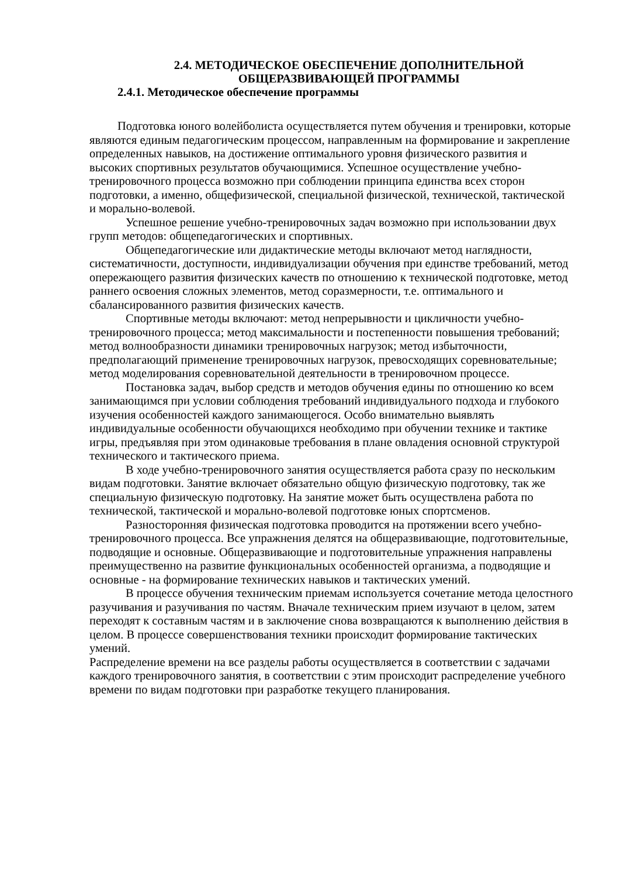2.4. МЕТОДИЧЕСКОЕ ОБЕСПЕЧЕНИЕ ДОПОЛНИТЕЛЬНОЙ
ОБЩЕРАЗВИВАЮЩЕЙ ПРОГРАММЫ
2.4.1. Методическое обеспечение программы
Подготовка юного волейболиста осуществляется путем обучения и тренировки, которые являются единым педагогическим процессом, направленным на формирование и закрепление определенных навыков, на достижение оптимального уровня физического развития и высоких спортивных результатов обучающимися. Успешное осуществление учебно-тренировочного процесса возможно при соблюдении принципа единства всех сторон подготовки, а именно, общефизической, специальной физической, технической, тактической и морально-волевой.
Успешное решение учебно-тренировочных задач возможно при использовании двух групп методов: общепедагогических и спортивных.
Общепедагогические или дидактические методы включают метод наглядности, систематичности, доступности, индивидуализации обучения при единстве требований, метод опережающего развития физических качеств по отношению к технической подготовке, метод раннего освоения сложных элементов, метод соразмерности, т.е. оптимального и сбалансированного развития физических качеств.
Спортивные методы включают: метод непрерывности и цикличности учебно-тренировочного процесса; метод максимальности и постепенности повышения требований; метод волнообразности динамики тренировочных нагрузок; метод избыточности, предполагающий применение тренировочных нагрузок, превосходящих соревновательные; метод моделирования соревновательной деятельности в тренировочном процессе.
Постановка задач, выбор средств и методов обучения едины по отношению ко всем занимающимся при условии соблюдения требований индивидуального подхода и глубокого изучения особенностей каждого занимающегося. Особо внимательно выявлять индивидуальные особенности обучающихся необходимо при обучении технике и тактике игры, предъявляя при этом одинаковые требования в плане овладения основной структурой технического и тактического приема.
В ходе учебно-тренировочного занятия осуществляется работа сразу по нескольким видам подготовки. Занятие включает обязательно общую физическую подготовку, так же специальную физическую подготовку. На занятие может быть осуществлена работа по технической, тактической и морально-волевой подготовке юных спортсменов.
Разносторонняя физическая подготовка проводится на протяжении всего учебно-тренировочного процесса. Все упражнения делятся на общеразвивающие, подготовительные, подводящие и основные. Общеразвивающие и подготовительные упражнения направлены преимущественно на развитие функциональных особенностей организма, а подводящие и основные - на формирование технических навыков и тактических умений.
В процессе обучения техническим приемам используется сочетание метода целостного разучивания и разучивания по частям. Вначале техническим прием изучают в целом, затем переходят к составным частям и в заключение снова возвращаются к выполнению действия в целом. В процессе совершенствования техники происходит формирование тактических умений.
Распределение времени на все разделы работы осуществляется в соответствии с задачами каждого тренировочного занятия, в соответствии с этим происходит распределение учебного времени по видам подготовки при разработке текущего планирования.